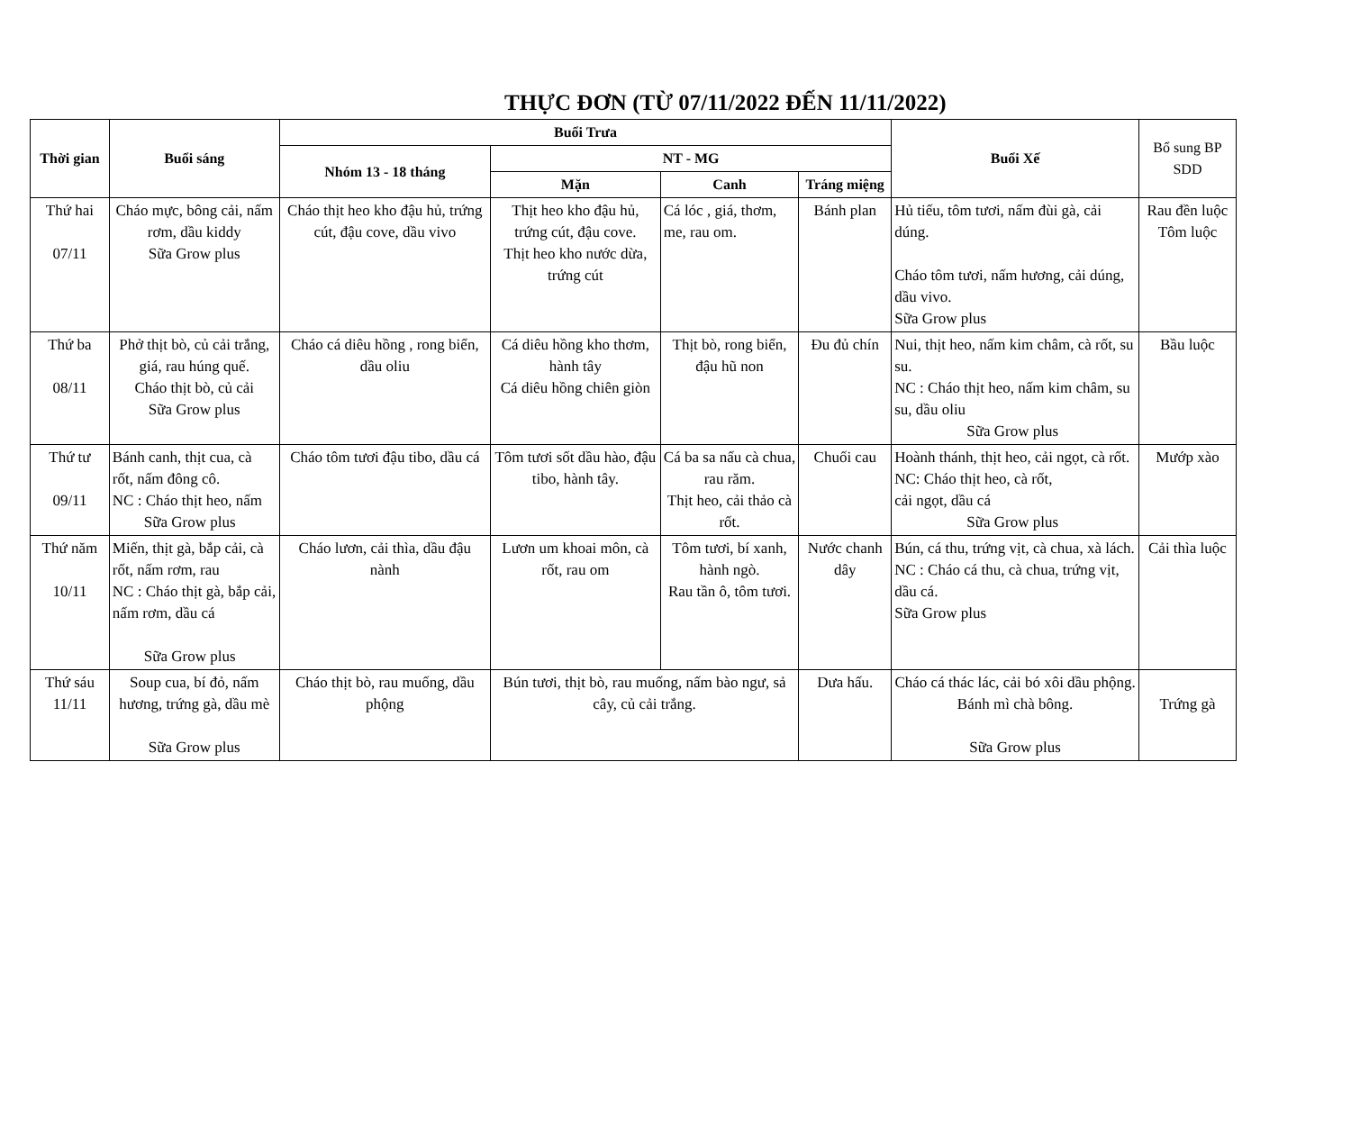THỰC ĐƠN (TỪ 07/11/2022 ĐẾN 11/11/2022)
| Thời gian | Buổi sáng | Buổi Trưa | | | | Buổi Xế | Bổ sung BP SDD |
| --- | --- | --- | --- | --- | --- | --- | --- |
| | | Nhóm 13 - 18 tháng | NT - MG | | | | |
| | | | Mặn | Canh | Tráng miệng | | |
| Thứ hai 07/11 | Cháo mực, bông cải, nấm rơm, dầu kiddy Sữa Grow plus | Cháo thịt heo kho đậu hủ, trứng cút, đậu cove, dầu vivo | Thịt heo kho đậu hủ, trứng cút, đậu cove. Thịt heo kho nước dừa, trứng cút | Cá lóc , giá, thơm, me, rau om. | Bánh plan | Hủ tiếu, tôm tươi, nấm đùi gà, cải dúng. Cháo tôm tươi, nấm hương, cải dúng, dầu vivo. Sữa Grow plus | Rau đền luộc Tôm luộc |
| Thứ ba 08/11 | Phở thịt bò, củ cải trắng, giá, rau húng quế. Cháo thịt bò, củ cải Sữa Grow plus | Cháo cá diêu hồng , rong biển, dầu oliu | Cá diêu hồng kho thơm, hành tây Cá diêu hồng chiên giòn | Thịt bò, rong biển, đậu hũ non | Đu đủ chín | Nui, thịt heo, nấm kim châm, cà rốt, su su. NC : Cháo thịt heo, nấm kim châm, su su, dầu oliu Sữa Grow plus | Bầu luộc |
| Thứ tư 09/11 | Bánh canh, thịt cua, cà rốt, nấm đông cô. NC : Cháo thịt heo, nấm Sữa Grow plus | Cháo tôm tươi đậu tibo, dầu cá | Tôm tươi sốt dầu hào, đậu tibo, hành tây. | Cá ba sa nấu cà chua, rau răm. Thịt heo, cải thảo cà rốt. | Chuối cau | Hoành thánh, thịt heo, cải ngọt, cà rốt. NC: Cháo thịt heo, cà rốt, cải ngọt, dầu cá Sữa Grow plus | Mướp xào |
| Thứ năm 10/11 | Miến, thịt gà, bắp cải, cà rốt, nấm rơm, rau NC : Cháo thịt gà, bắp cải, nấm rơm, dầu cá Sữa Grow plus | Cháo lươn, cải thìa, dầu đậu nành | Lươn um khoai môn, cà rốt, rau om | Tôm tươi, bí xanh, hành ngò. Rau tần ô, tôm tươi. | Nước chanh dây | Bún, cá thu, trứng vịt, cà chua, xà lách. NC : Cháo cá thu, cà chua, trứng vịt, dầu cá. Sữa Grow plus | Cải thìa luộc |
| Thứ sáu 11/11 | Soup cua, bí đỏ, nấm hương, trứng gà, dầu mè Sữa Grow plus | Cháo thịt bò, rau muống, dầu phộng | Bún tươi, thịt bò, rau muống, nấm bào ngư, sả cây, củ cải trắng. | | Dưa hấu. | Cháo cá thác lác, cải bó xôi dầu phộng. Bánh mì chà bông. Sữa Grow plus | Trứng gà |